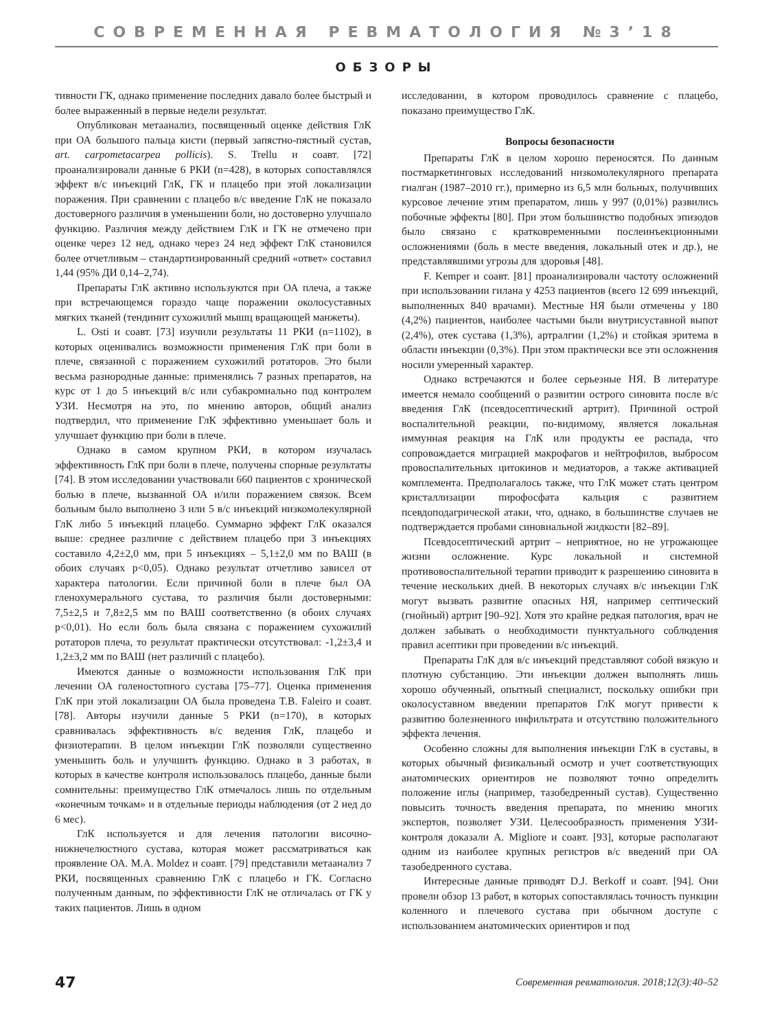СОВРЕМЕННАЯ РЕВМАТОЛОГИЯ №3’18
ОБЗОРЫ
тивности ГК, однако применение последних давало более быстрый и более выраженный в первые недели результат.
Опубликован метаанализ, посвященный оценке действия ГлК при ОА большого пальца кисти (первый запястно-пястный сустав, art. carpometacarpea pollicis). S. Trellu и соавт. [72] проанализировали данные 6 РКИ (n=428), в которых сопоставлялся эффект в/с инъекций ГлК, ГК и плацебо при этой локализации поражения. При сравнении с плацебо в/с введение ГлК не показало достоверного различия в уменьшении боли, но достоверно улучшало функцию. Различия между действием ГлК и ГК не отмечено при оценке через 12 нед, однако через 24 нед эффект ГлК становился более отчетливым – стандартизированный средний «ответ» составил 1,44 (95% ДИ 0,14–2,74).
Препараты ГлК активно используются при ОА плеча, а также при встречающемся гораздо чаще поражении околосуставных мягких тканей (тендинит сухожилий мышц вращающей манжеты).
L. Osti и соавт. [73] изучили результаты 11 РКИ (n=1102), в которых оценивались возможности применения ГлК при боли в плече, связанной с поражением сухожилий ротаторов. Это были весьма разнородные данные: применялись 7 разных препаратов, на курс от 1 до 5 инъекций в/с или субакромиально под контролем УЗИ. Несмотря на это, по мнению авторов, общий анализ подтвердил, что применение ГлК эффективно уменьшает боль и улучшает функцию при боли в плече.
Однако в самом крупном РКИ, в котором изучалась эффективность ГлК при боли в плече, получены спорные результаты [74]. В этом исследовании участвовали 660 пациентов с хронической болью в плече, вызванной ОА и/или поражением связок. Всем больным было выполнено 3 или 5 в/с инъекций низкомолекулярной ГлК либо 5 инъекций плацебо. Суммарно эффект ГлК оказался выше: среднее различие с действием плацебо при 3 инъекциях составило 4,2±2,0 мм, при 5 инъекциях – 5,1±2,0 мм по ВАШ (в обоих случаях p<0,05). Однако результат отчетливо зависел от характера патологии. Если причиной боли в плече был ОА гленохумерального сустава, то различия были достоверными: 7,5±2,5 и 7,8±2,5 мм по ВАШ соответственно (в обоих случаях p<0,01). Но если боль была связана с поражением сухожилий ротаторов плеча, то результат практически отсутствовал: -1,2±3,4 и 1,2±3,2 мм по ВАШ (нет различий с плацебо).
Имеются данные о возможности использования ГлК при лечении ОА голеностопного сустава [75–77]. Оценка применения ГлК при этой локализации ОА была проведена T.B. Faleiro и соавт. [78]. Авторы изучили данные 5 РКИ (n=170), в которых сравнивалась эффективность в/с ведения ГлК, плацебо и физиотерапии. В целом инъекции ГлК позволяли существенно уменьшить боль и улучшить функцию. Однако в 3 работах, в которых в качестве контроля использовалось плацебо, данные были сомнительны: преимущество ГлК отмечалось лишь по отдельным «конечным точкам» и в отдельные периоды наблюдения (от 2 нед до 6 мес).
ГлК используется и для лечения патологии височно-нижнечелюстного сустава, которая может рассматриваться как проявление ОА. M.A. Moldez и соавт. [79] представили метаанализ 7 РКИ, посвященных сравнению ГлК с плацебо и ГК. Согласно полученным данным, по эффективности ГлК не отличалась от ГК у таких пациентов. Лишь в одном
исследовании, в котором проводилось сравнение с плацебо, показано преимущество ГлК.
Вопросы безопасности
Препараты ГлК в целом хорошо переносятся. По данным постмаркетинговых исследований низкомолекулярного препарата гиалган (1987–2010 гг.), примерно из 6,5 млн больных, получивших курсовое лечение этим препаратом, лишь у 997 (0,01%) развились побочные эффекты [80]. При этом большинство подобных эпизодов было связано с кратковременными послеинъекционными осложнениями (боль в месте введения, локальный отек и др.), не представлявшими угрозы для здоровья [48].
F. Kemper и соавт. [81] проанализировали частоту осложнений при использовании гилана у 4253 пациентов (всего 12 699 инъекций, выполненных 840 врачами). Местные НЯ были отмечены у 180 (4,2%) пациентов, наиболее частыми были внутрисуставной выпот (2,4%), отек сустава (1,3%), артралгии (1,2%) и стойкая эритема в области инъекции (0,3%). При этом практически все эти осложнения носили умеренный характер.
Однако встречаются и более серьезные НЯ. В литературе имеется немало сообщений о развитии острого синовита после в/с введения ГлК (псевдосептический артрит). Причиной острой воспалительной реакции, по-видимому, является локальная иммунная реакция на ГлК или продукты ее распада, что сопровождается миграцией макрофагов и нейтрофилов, выбросом провоспалительных цитокинов и медиаторов, а также активацией комплемента. Предполагалось также, что ГлК может стать центром кристаллизации пирофосфата кальция с развитием псевдоподагрической атаки, что, однако, в большинстве случаев не подтверждается пробами синовиальной жидкости [82–89].
Псевдосептический артрит – неприятное, но не угрожающее жизни осложнение. Курс локальной и системной противовоспалительной терапии приводит к разрешению синовита в течение нескольких дней. В некоторых случаях в/с инъекции ГлК могут вызвать развитие опасных НЯ, например септический (гнойный) артрит [90–92]. Хотя это крайне редкая патология, врач не должен забывать о необходимости пунктуального соблюдения правил асептики при проведении в/с инъекций.
Препараты ГлК для в/с инъекций представляют собой вязкую и плотную субстанцию. Эти инъекции должен выполнять лишь хорошо обученный, опытный специалист, поскольку ошибки при околосуставном введении препаратов ГлК могут привести к развитию болезненного инфильтрата и отсутствию положительного эффекта лечения.
Особенно сложны для выполнения инъекции ГлК в суставы, в которых обычный физикальный осмотр и учет соответствующих анатомических ориентиров не позволяют точно определить положение иглы (например, тазобедренный сустав). Существенно повысить точность введения препарата, по мнению многих экспертов, позволяет УЗИ. Целесообразность применения УЗИ-контроля доказали A. Migliore и соавт. [93], которые располагают одним из наиболее крупных регистров в/с введений при ОА тазобедренного сустава.
Интересные данные приводят D.J. Berkoff и соавт. [94]. Они провели обзор 13 работ, в которых сопоставлялась точность пункции коленного и плечевого сустава при обычном доступе с использованием анатомических ориентиров и под
47 Современная ревматология. 2018;12(3):40–52